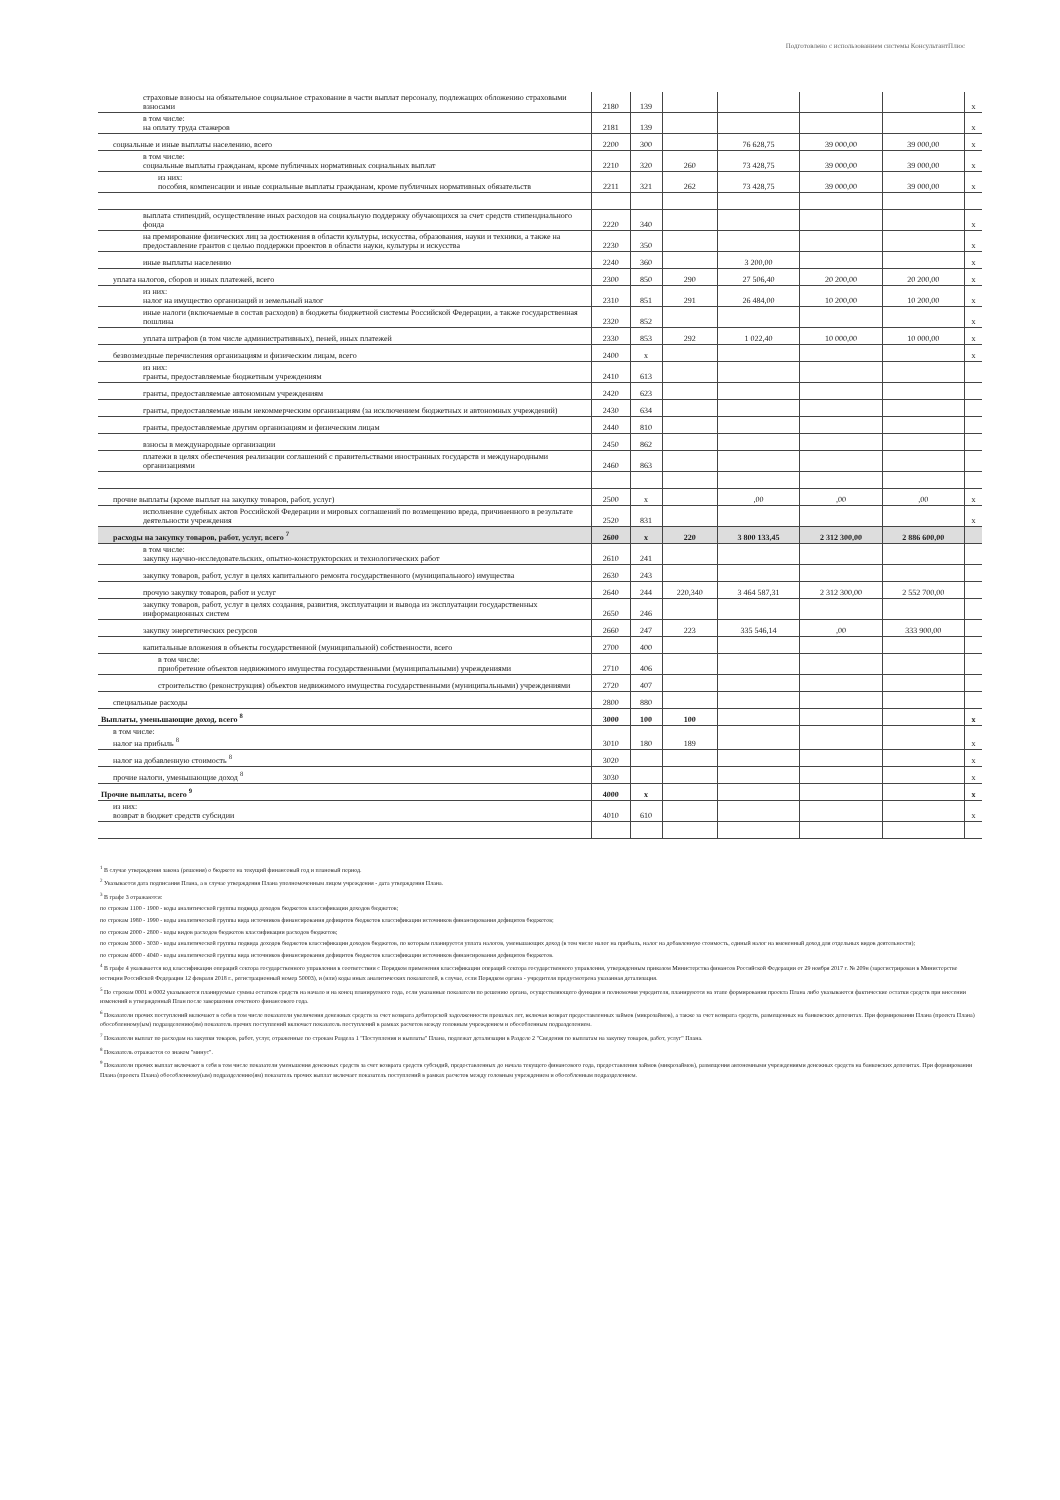Подготовлено с использованием системы КонсультантПлюс
| страховые взносы на обязательное социальное страхование в части выплат персоналу, подлежащих обложению страховыми взносами | 2180 | 139 | | | | | x |
| в том числе: на оплату труда стажеров | 2181 | 139 | | | | | x |
| социальные и иные выплаты населению, всего | 2200 | 300 | | 76 628,75 | 39 000,00 | 39 000,00 | x |
| в том числе: социальные выплаты гражданам, кроме публичных нормативных социальных выплат | 2210 | 320 | 260 | 73 428,75 | 39 000,00 | 39 000,00 | x |
| из них: пособия, компенсации и иные социальные выплаты гражданам, кроме публичных нормативных обязательств | 2211 | 321 | 262 | 73 428,75 | 39 000,00 | 39 000,00 | x |
| выплата стипендий, осуществление иных расходов на социальную поддержку обучающихся за счет средств стипендиального фонда | 2220 | 340 | | | | | x |
| на премирование физических лиц за достижения в области культуры, искусства, образования, науки и техники, а также на предоставление грантов с целью поддержки проектов в области науки, культуры и искусства | 2230 | 350 | | | | | x |
| иные выплаты населению | 2240 | 360 | | 3 200,00 | | | x |
| уплата налогов, сборов и иных платежей, всего | 2300 | 850 | 290 | 27 506,40 | 20 200,00 | 20 200,00 | x |
| из них: налог на имущество организаций и земельный налог | 2310 | 851 | 291 | 26 484,00 | 10 200,00 | 10 200,00 | x |
| иные налоги (включаемые в состав расходов) в бюджеты бюджетной системы Российской Федерации, а также государственная пошлина | 2320 | 852 | | | | | x |
| уплата штрафов (в том числе административных), пеней, иных платежей | 2330 | 853 | 292 | 1 022,40 | 10 000,00 | 10 000,00 | x |
| безвозмездные перечисления организациям и физическим лицам, всего | 2400 | x | | | | | x |
| из них: гранты, предоставляемые бюджетным учреждениям | 2410 | 613 | | | | | |
| гранты, предоставляемые автономным учреждениям | 2420 | 623 | | | | | |
| гранты, предоставляемые иным некоммерческим организациям (за исключением бюджетных и автономных учреждений) | 2430 | 634 | | | | | |
| гранты, предоставляемые другим организациям и физическим лицам | 2440 | 810 | | | | | |
| взносы в международные организации | 2450 | 862 | | | | | |
| платежи в целях обеспечения реализации соглашений с правительствами иностранных государств и международными организациями | 2460 | 863 | | | | | |
| прочие выплаты (кроме выплат на закупку товаров, работ, услуг) | 2500 | x | | ,00 | ,00 | ,00 | x |
| исполнение судебных актов Российской Федерации и мировых соглашений по возмещению вреда, причиненного в результате деятельности учреждения | 2520 | 831 | | | | | x |
| расходы на закупку товаров, работ, услуг, всего <sup>7</sup> | 2600 | x | 220 | 3 800 133,45 | 2 312 300,00 | 2 886 600,00 | |
| в том числе: закупку научно-исследовательских, опытно-конструкторских и технологических работ | 2610 | 241 | | | | | |
| закупку товаров, работ, услуг в целях капитального ремонта государственного (муниципального) имущества | 2630 | 243 | | | | | |
| прочую закупку товаров, работ и услуг | 2640 | 244 | 220,340 | 3 464 587,31 | 2 312 300,00 | 2 552 700,00 | |
| закупку товаров, работ, услуг в целях создания, развития, эксплуатации и вывода из эксплуатации государственных информационных систем | 2650 | 246 | | | | | |
| закупку энергетических ресурсов | 2660 | 247 | 223 | 335 546,14 | ,00 | 333 900,00 | |
| капитальные вложения в объекты государственной (муниципальной) собственности, всего | 2700 | 400 | | | | | |
| в том числе: приобретение объектов недвижимого имущества государственными (муниципальными) учреждениями | 2710 | 406 | | | | | |
| строительство (реконструкция) объектов недвижимого имущества государственными (муниципальными) учреждениями | 2720 | 407 | | | | | |
| специальные расходы | 2800 | 880 | | | | | |
| Выплаты, уменьшающие доход, всего <sup>8</sup> | 3000 | 100 | 100 | | | | x |
| в том числе: налог на прибыль <sup>8</sup> | 3010 | 180 | 189 | | | | x |
| налог на добавленную стоимость <sup>8</sup> | 3020 | | | | | | x |
| прочие налоги, уменьшающие доход <sup>8</sup> | 3030 | | | | | | x |
| Прочие выплаты, всего <sup>9</sup> | 4000 | x | | | | | x |
| из них: возврат в бюджет средств субсидии | 4010 | 610 | | | | | x |
<sup>1</sup> В случае утверждения закона (решения) о бюджете на текущий финансовый год и плановый период.
<sup>2</sup> Указывается дата подписания Плана, а в случае утверждения Плана уполномоченным лицом учреждения - дата утверждения Плана.
<sup>3</sup> В графе 3 отражаются:
по строкам 1100 - 1900 - коды аналитической группы подвида доходов бюджетов классификации доходов бюджетов;
по строкам 1980 - 1990 - коды аналитической группы вида источников финансирования дефицитов бюджетов классификации источников финансирования дефицитов бюджетов;
по строкам 2000 - 2800 - коды видов расходов бюджетов классификации расходов бюджетов;
по строкам 3000 - 3030 - коды аналитической группы подвида доходов бюджетов классификации доходов бюджетов, по которым планируется уплата налогов, уменьшающих доход (в том числе налог на прибыль, налог на добавленную стоимость, единый налог на вмененный доход для отдельных видов деятельности);
по строкам 4000 - 4040 - коды аналитической группы вида источников финансирования дефицитов бюджетов классификации источников финансирования дефицитов бюджетов.
<sup>4</sup> В графе 4 указывается код классификации операций сектора государственного управления в соответствии с Порядком применения классификации операций сектора государственного управления, утвержденным приказом Министерства финансов Российской Федерации от 29 ноября 2017 г. № 209н (зарегистрирован в Министерстве юстиции Российской Федерации 12 февраля 2018 г., регистрационный номер 50003), и (или) коды иных аналитических показателей, в случае, если Порядком органа - учредителя предусмотрена указанная детализация.
<sup>5</sup> По строкам 0001 и 0002 указываются планируемые суммы остатков средств на начало и на конец планируемого года, если указанные показатели по решению органа, осуществляющего функции и полномочия учредителя, планируются на этапе формирования проекта Плана либо указываются фактические остатки средств при внесении изменений в утвержденный План после завершения отчетного финансового года.
<sup>6</sup> Показатели прочих поступлений включают в себя в том числе показатели увеличения денежных средств за счет возврата дебиторской задолженности прошлых лет, включая возврат предоставленных займов (микрозаймов), а также за счет возврата средств, размещенных на банковских депозитах. При формировании Плана (проекта Плана) обособленному(ым) подразделению(ям) показатель прочих поступлений включает показатель поступлений в рамках расчетов между головным учреждением и обособленным подразделением.
<sup>7</sup> Показатели выплат по расходам на закупки товаров, работ, услуг, отраженные по строкам Раздела 1 "Поступления и выплаты" Плана, подлежат детализации в Разделе 2 "Сведения по выплатам на закупку товаров, работ, услуг" Плана.
<sup>8</sup> Показатель отражается со знаком "минус".
<sup>9</sup> Показатели прочих выплат включают в себя в том числе показатели уменьшения денежных средств за счет возврата средств субсидий, предоставленных до начала текущего финансового года, предоставления займов (микрозаймов), размещения автономными учреждениями денежных средств на банковских депозитах. При формировании Плана (проекта Плана) обособленному(ым) подразделению(ям) показатель прочих выплат включает показатель поступлений в рамках расчетов между головным учреждением и обособленным подразделением.